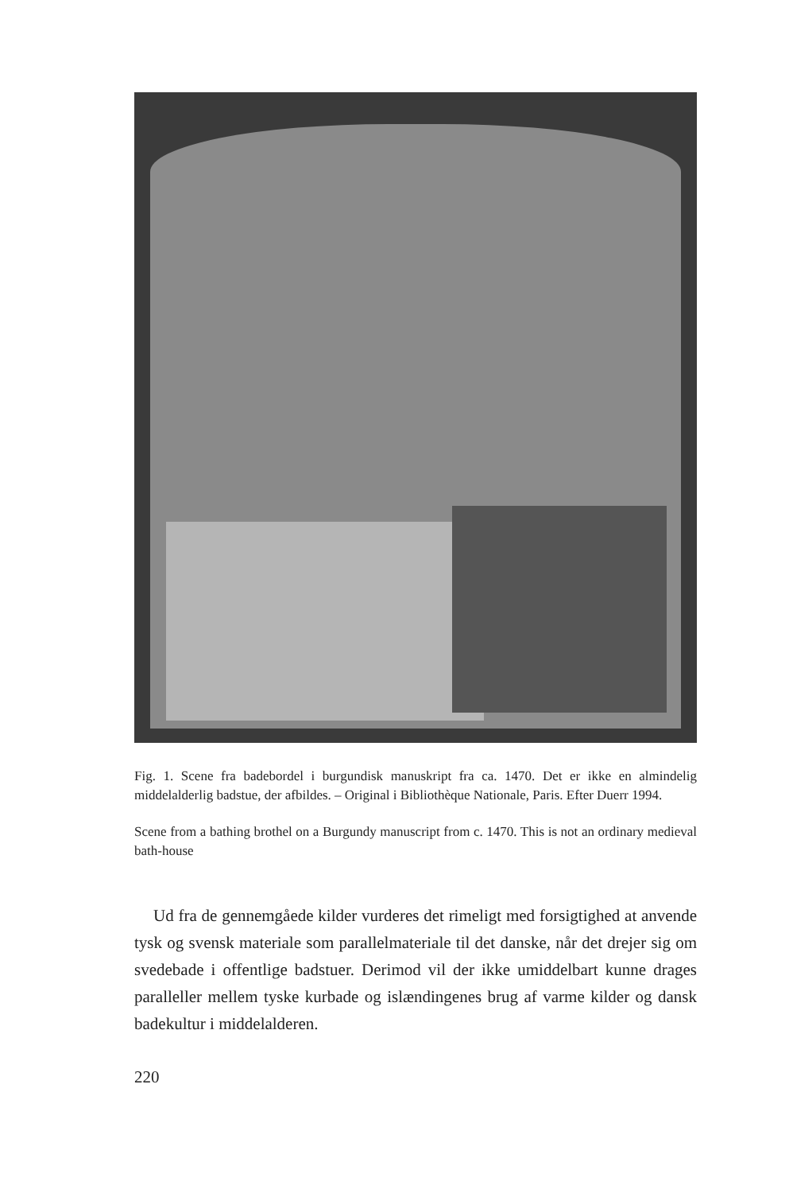Fig. 1. Scene fra badebordel i burgundisk manuskript fra ca. 1470. Det er ikke en alminde­lig middelalderlig badstue, der afbildes. – Original i Bibliothèque Nationale, Paris. Efter Duerr 1994.
Scene from a bathing brothel on a Burgundy manuscript from c. 1470. This is not an ordinary medieval bath-house
Ud fra de gennemgåede kilder vurderes det rimeligt med forsigtighed at anvende tysk og svensk materiale som parallelmateriale til det danske, når det drejer sig om svedebade i offentlige badstuer. Derimod vil der ikke umiddel­bart kunne drages paralleller mellem tyske kurbade og islændingenes brug af varme kilder og dansk badekultur i middelalderen.
220